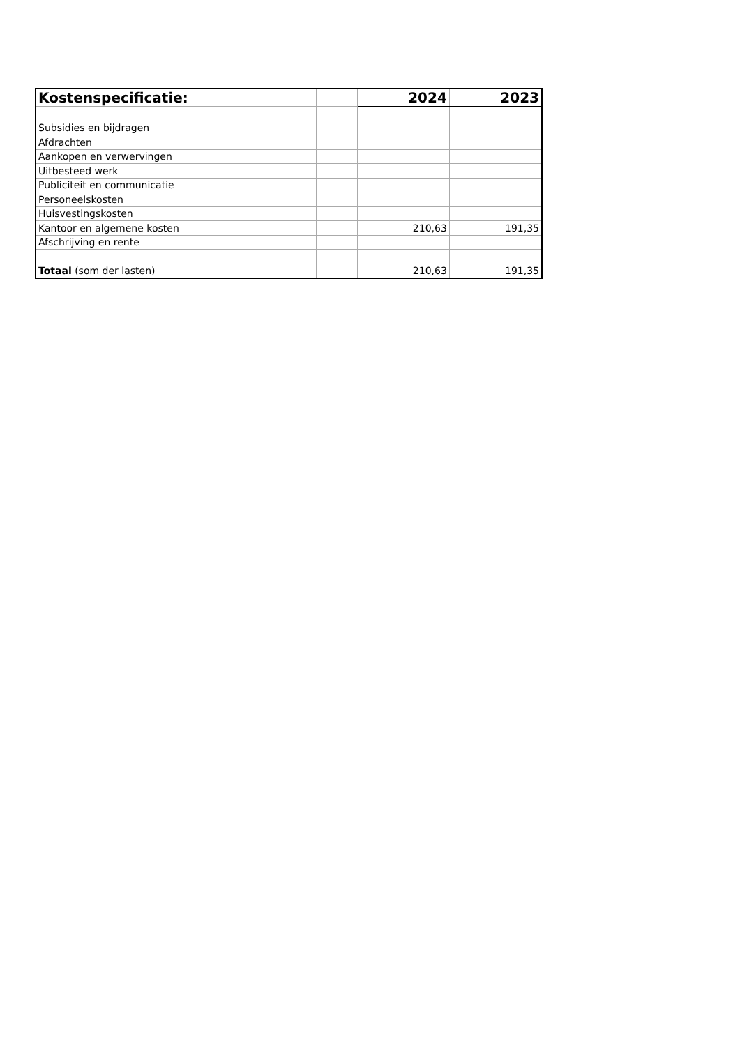| Kostenspecificatie: | | 2024 | 2023 |
| --- | --- | --- | --- |
| Subsidies en bijdragen | | | |
| Afdrachten | | | |
| Aankopen en verwervingen | | | |
| Uitbesteed werk | | | |
| Publiciteit en communicatie | | | |
| Personeelskosten | | | |
| Huisvestingskosten | | | |
| Kantoor en algemene kosten | | 210,63 | 191,35 |
| Afschrijving en rente | | | |
| Totaal (som der lasten) | | 210,63 | 191,35 |